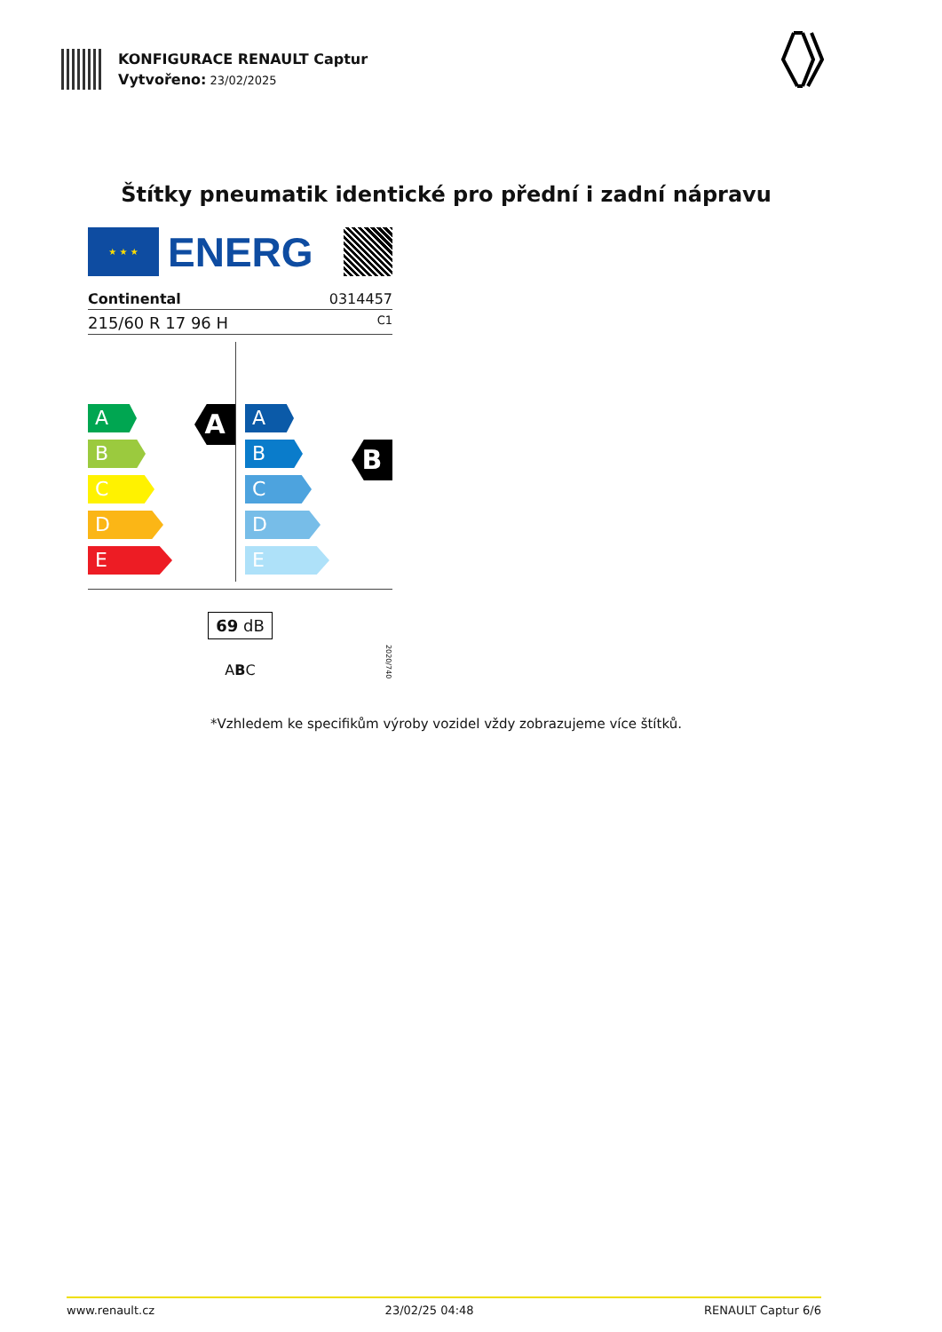KONFIGURACE RENAULT Captur
Vytvořeno: 23/02/2025
Štítky pneumatik identické pro přední i zadní nápravu
★ ★ ★
ENERG
Continental 0314457
215/60 R 17 96 H C1
A
A
B
C
D
E
A
B
B
C
D
E
69 dB
ABC
2020/740
*Vzhledem ke specifikům výroby vozidel vždy zobrazujeme více štítků.
www.renault.cz 23/02/25 04:48 RENAULT Captur 6/6